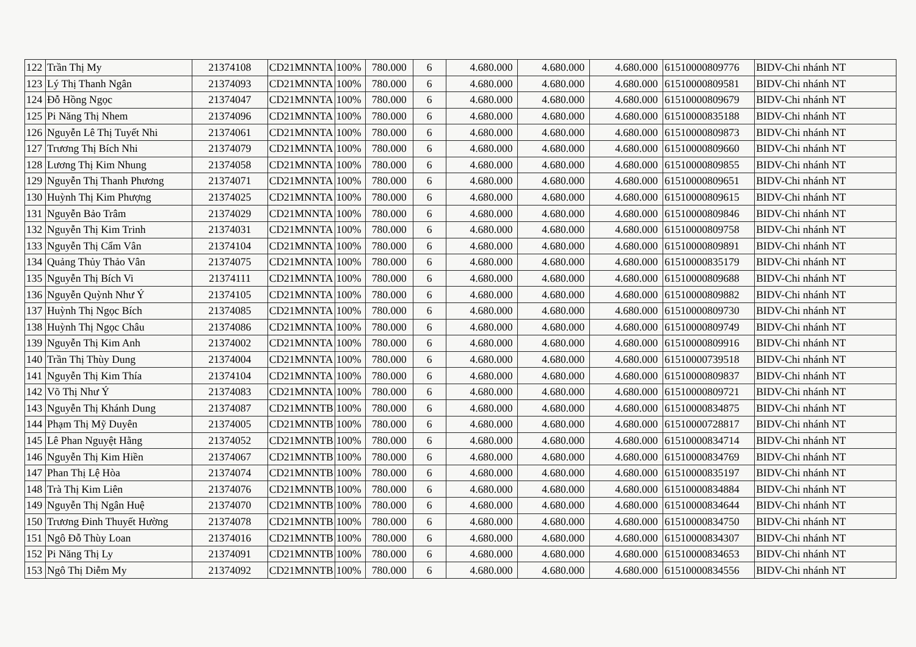| 122 | Trần Thị My | 21374108 | CD21MNNTA | 100% | 780.000 | 6 | 4.680.000 | 4.680.000 | 4.680.000 | 61510000809776 | BIDV-Chi nhánh NT |
| 123 | Lý Thị Thanh Ngân | 21374093 | CD21MNNTA | 100% | 780.000 | 6 | 4.680.000 | 4.680.000 | 4.680.000 | 61510000809581 | BIDV-Chi nhánh NT |
| 124 | Đỗ Hồng Ngọc | 21374047 | CD21MNNTA | 100% | 780.000 | 6 | 4.680.000 | 4.680.000 | 4.680.000 | 61510000809679 | BIDV-Chi nhánh NT |
| 125 | Pi Năng Thị Nhem | 21374096 | CD21MNNTA | 100% | 780.000 | 6 | 4.680.000 | 4.680.000 | 4.680.000 | 61510000835188 | BIDV-Chi nhánh NT |
| 126 | Nguyễn Lê Thị Tuyết Nhi | 21374061 | CD21MNNTA | 100% | 780.000 | 6 | 4.680.000 | 4.680.000 | 4.680.000 | 61510000809873 | BIDV-Chi nhánh NT |
| 127 | Trương Thị Bích Nhi | 21374079 | CD21MNNTA | 100% | 780.000 | 6 | 4.680.000 | 4.680.000 | 4.680.000 | 61510000809660 | BIDV-Chi nhánh NT |
| 128 | Lương Thị Kim Nhung | 21374058 | CD21MNNTA | 100% | 780.000 | 6 | 4.680.000 | 4.680.000 | 4.680.000 | 61510000809855 | BIDV-Chi nhánh NT |
| 129 | Nguyễn Thị Thanh Phương | 21374071 | CD21MNNTA | 100% | 780.000 | 6 | 4.680.000 | 4.680.000 | 4.680.000 | 61510000809651 | BIDV-Chi nhánh NT |
| 130 | Huỳnh Thị Kim Phượng | 21374025 | CD21MNNTA | 100% | 780.000 | 6 | 4.680.000 | 4.680.000 | 4.680.000 | 61510000809615 | BIDV-Chi nhánh NT |
| 131 | Nguyễn Bảo Trâm | 21374029 | CD21MNNTA | 100% | 780.000 | 6 | 4.680.000 | 4.680.000 | 4.680.000 | 61510000809846 | BIDV-Chi nhánh NT |
| 132 | Nguyễn Thị Kim Trinh | 21374031 | CD21MNNTA | 100% | 780.000 | 6 | 4.680.000 | 4.680.000 | 4.680.000 | 61510000809758 | BIDV-Chi nhánh NT |
| 133 | Nguyễn Thị Cẩm Vân | 21374104 | CD21MNNTA | 100% | 780.000 | 6 | 4.680.000 | 4.680.000 | 4.680.000 | 61510000809891 | BIDV-Chi nhánh NT |
| 134 | Quảng Thủy Thảo Vân | 21374075 | CD21MNNTA | 100% | 780.000 | 6 | 4.680.000 | 4.680.000 | 4.680.000 | 61510000835179 | BIDV-Chi nhánh NT |
| 135 | Nguyễn Thị Bích Vi | 21374111 | CD21MNNTA | 100% | 780.000 | 6 | 4.680.000 | 4.680.000 | 4.680.000 | 61510000809688 | BIDV-Chi nhánh NT |
| 136 | Nguyễn Quỳnh Như Ý | 21374105 | CD21MNNTA | 100% | 780.000 | 6 | 4.680.000 | 4.680.000 | 4.680.000 | 61510000809882 | BIDV-Chi nhánh NT |
| 137 | Huỳnh Thị Ngọc Bích | 21374085 | CD21MNNTA | 100% | 780.000 | 6 | 4.680.000 | 4.680.000 | 4.680.000 | 61510000809730 | BIDV-Chi nhánh NT |
| 138 | Huỳnh Thị Ngọc Châu | 21374086 | CD21MNNTA | 100% | 780.000 | 6 | 4.680.000 | 4.680.000 | 4.680.000 | 61510000809749 | BIDV-Chi nhánh NT |
| 139 | Nguyễn Thị Kim Anh | 21374002 | CD21MNNTA | 100% | 780.000 | 6 | 4.680.000 | 4.680.000 | 4.680.000 | 61510000809916 | BIDV-Chi nhánh NT |
| 140 | Trần Thị Thùy Dung | 21374004 | CD21MNNTA | 100% | 780.000 | 6 | 4.680.000 | 4.680.000 | 4.680.000 | 61510000739518 | BIDV-Chi nhánh NT |
| 141 | Nguyễn Thị Kim Thía | 21374104 | CD21MNNTA | 100% | 780.000 | 6 | 4.680.000 | 4.680.000 | 4.680.000 | 61510000809837 | BIDV-Chi nhánh NT |
| 142 | Võ Thị Như Ý | 21374083 | CD21MNNTA | 100% | 780.000 | 6 | 4.680.000 | 4.680.000 | 4.680.000 | 61510000809721 | BIDV-Chi nhánh NT |
| 143 | Nguyễn Thị Khánh Dung | 21374087 | CD21MNNTB | 100% | 780.000 | 6 | 4.680.000 | 4.680.000 | 4.680.000 | 61510000834875 | BIDV-Chi nhánh NT |
| 144 | Phạm Thị Mỹ Duyên | 21374005 | CD21MNNTB | 100% | 780.000 | 6 | 4.680.000 | 4.680.000 | 4.680.000 | 61510000728817 | BIDV-Chi nhánh NT |
| 145 | Lê Phan Nguyệt Hằng | 21374052 | CD21MNNTB | 100% | 780.000 | 6 | 4.680.000 | 4.680.000 | 4.680.000 | 61510000834714 | BIDV-Chi nhánh NT |
| 146 | Nguyễn Thị Kim Hiền | 21374067 | CD21MNNTB | 100% | 780.000 | 6 | 4.680.000 | 4.680.000 | 4.680.000 | 61510000834769 | BIDV-Chi nhánh NT |
| 147 | Phan Thị Lệ Hòa | 21374074 | CD21MNNTB | 100% | 780.000 | 6 | 4.680.000 | 4.680.000 | 4.680.000 | 61510000835197 | BIDV-Chi nhánh NT |
| 148 | Trà Thị Kim Liên | 21374076 | CD21MNNTB | 100% | 780.000 | 6 | 4.680.000 | 4.680.000 | 4.680.000 | 61510000834884 | BIDV-Chi nhánh NT |
| 149 | Nguyễn Thị Ngân Huệ | 21374070 | CD21MNNTB | 100% | 780.000 | 6 | 4.680.000 | 4.680.000 | 4.680.000 | 61510000834644 | BIDV-Chi nhánh NT |
| 150 | Trương Đinh Thuyết Hường | 21374078 | CD21MNNTB | 100% | 780.000 | 6 | 4.680.000 | 4.680.000 | 4.680.000 | 61510000834750 | BIDV-Chi nhánh NT |
| 151 | Ngô Đỗ Thùy Loan | 21374016 | CD21MNNTB | 100% | 780.000 | 6 | 4.680.000 | 4.680.000 | 4.680.000 | 61510000834307 | BIDV-Chi nhánh NT |
| 152 | Pi Năng Thị Ly | 21374091 | CD21MNNTB | 100% | 780.000 | 6 | 4.680.000 | 4.680.000 | 4.680.000 | 61510000834653 | BIDV-Chi nhánh NT |
| 153 | Ngô Thị Diễm My | 21374092 | CD21MNNTB | 100% | 780.000 | 6 | 4.680.000 | 4.680.000 | 4.680.000 | 61510000834556 | BIDV-Chi nhánh NT |